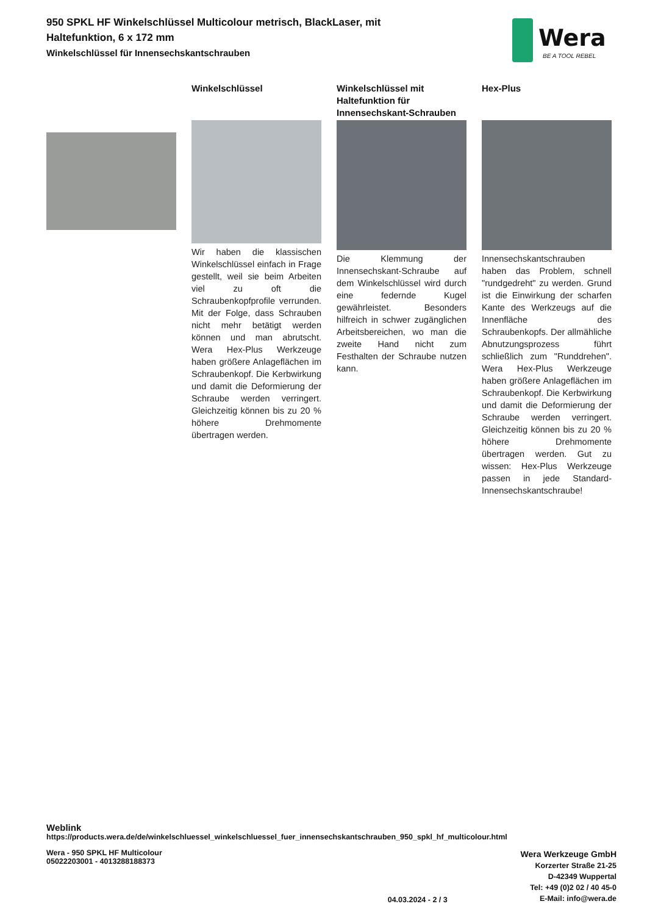950 SPKL HF Winkelschlüssel Multicolour metrisch, BlackLaser, mit Haltefunktion, 6 x 172 mm
Winkelschlüssel für Innensechskantschrauben
Wera
BE A TOOL REBEL
Winkelschlüssel
Wir haben die klassischen Winkelschlüssel einfach in Frage gestellt, weil sie beim Arbeiten viel zu oft die Schraubenkopfprofile verrunden. Mit der Folge, dass Schrauben nicht mehr betätigt werden können und man abrutscht. Wera Hex-Plus Werkzeuge haben größere Anlageflächen im Schraubenkopf. Die Kerbwirkung und damit die Deformierung der Schraube werden verringert. Gleichzeitig können bis zu 20 % höhere Drehmomente übertragen werden.
Winkelschlüssel mit Haltefunktion für Innensechskant-Schrauben
Die Klemmung der Innensechskant-Schraube auf dem Winkelschlüssel wird durch eine federnde Kugel gewährleistet. Besonders hilfreich in schwer zugänglichen Arbeitsbereichen, wo man die zweite Hand nicht zum Festhalten der Schraube nutzen kann.
Hex-Plus
Innensechskantschrauben haben das Problem, schnell "rundgedreht" zu werden. Grund ist die Einwirkung der scharfen Kante des Werkzeugs auf die Innenfläche des Schraubenkopfs. Der allmähliche Abnutzungsprozess führt schließlich zum "Runddrehen". Wera Hex-Plus Werkzeuge haben größere Anlageflächen im Schraubenkopf. Die Kerbwirkung und damit die Deformierung der Schraube werden verringert. Gleichzeitig können bis zu 20 % höhere Drehmomente übertragen werden. Gut zu wissen: Hex-Plus Werkzeuge passen in jede Standard-Innensechskantschraube!
Weblink
https://products.wera.de/de/winkelschluessel_winkelschluessel_fuer_innensechskantschrauben_950_spkl_hf_multicolour.html
Wera - 950 SPKL HF Multicolour
05022203001 - 4013288188373
04.03.2024 - 2 / 3
Wera Werkzeuge GmbH
Korzerter Straße 21-25
D-42349 Wuppertal
Tel: +49 (0)2 02 / 40 45-0
E-Mail: info@wera.de